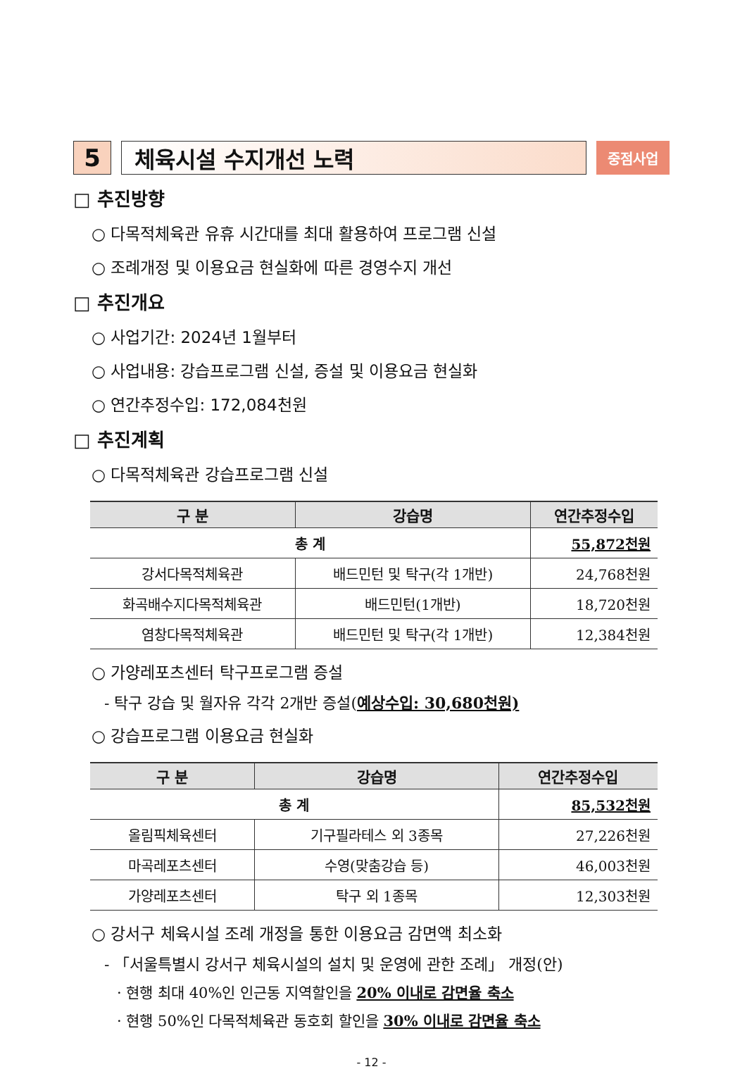5 체육시설 수지개선 노력
중점사업
□ 추진방향
○ 다목적체육관 유휴 시간대를 최대 활용하여 프로그램 신설
○ 조례개정 및 이용요금 현실화에 따른 경영수지 개선
□ 추진개요
○ 사업기간: 2024년 1월부터
○ 사업내용: 강습프로그램 신설, 증설 및 이용요금 현실화
○ 연간추정수입: 172,084천원
□ 추진계획
○ 다목적체육관 강습프로그램 신설
| 구 분 | 강습명 | 연간추정수입 |
| --- | --- | --- |
| 총 계 | | 55,872천원 |
| 강서다목적체육관 | 배드민턴 및 탁구(각 1개반) | 24,768천원 |
| 화곡배수지다목적체육관 | 배드민턴(1개반) | 18,720천원 |
| 염창다목적체육관 | 배드민턴 및 탁구(각 1개반) | 12,384천원 |
○ 가양레포츠센터 탁구프로그램 증설
- 탁구 강습 및 월자유 각각 2개반 증설(예상수입: 30,680천원)
○ 강습프로그램 이용요금 현실화
| 구 분 | 강습명 | 연간추정수입 |
| --- | --- | --- |
| 총 계 | | 85,532천원 |
| 올림픽체육센터 | 기구필라테스 외 3종목 | 27,226천원 |
| 마곡레포츠센터 | 수영(맞춤강습 등) | 46,003천원 |
| 가양레포츠센터 | 탁구 외 1종목 | 12,303천원 |
○ 강서구 체육시설 조례 개정을 통한 이용요금 감면액 최소화
- 「서울특별시 강서구 체육시설의 설치 및 운영에 관한 조례」 개정(안)
· 현행 최대 40%인 인근동 지역할인을 20% 이내로 감면율 축소
· 현행 50%인 다목적체육관 동호회 할인을 30% 이내로 감면율 축소
- 12 -